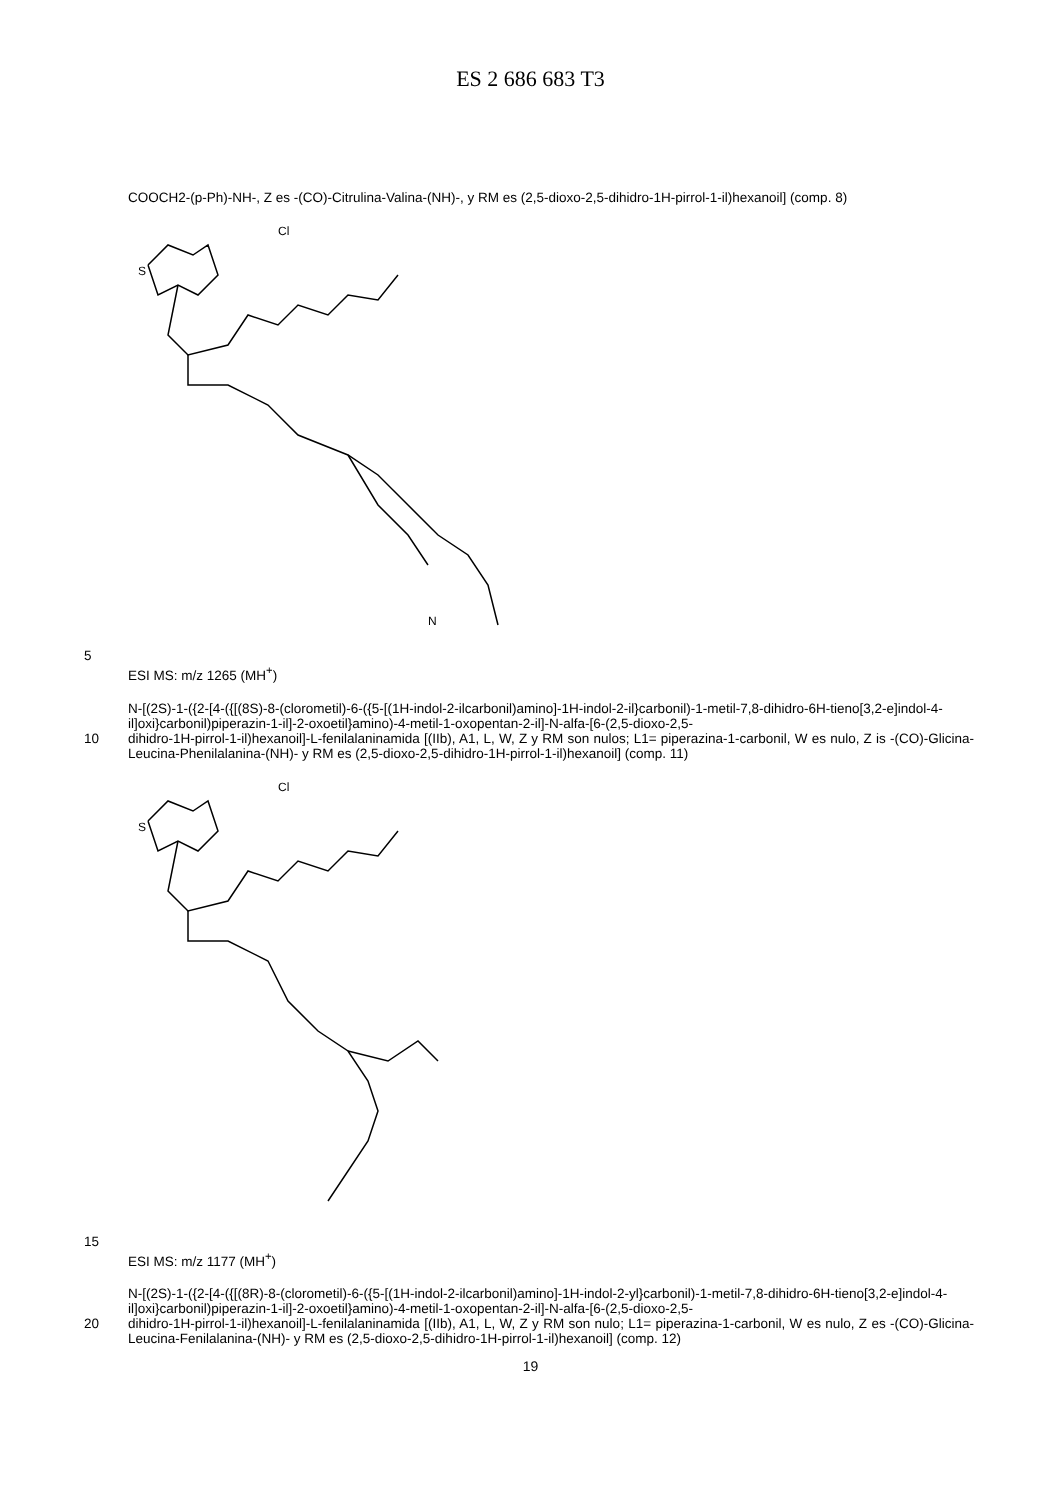ES 2 686 683 T3
COOCH2-(p-Ph)-NH-, Z es -(CO)-Citrulina-Valina-(NH)-, y RM es (2,5-dioxo-2,5-dihidro-1H-pirrol-1-il)hexanoil] (comp. 8)
S
Cl
N
5
ESI MS: m/z 1265 (MH<sup>+</sup>)
N-[(2S)-1-({2-[4-({[(8S)-8-(clorometil)-6-({5-[(1H-indol-2-ilcarbonil)amino]-1H-indol-2-il}carbonil)-1-metil-7,8-dihidro-6H-tieno[3,2-e]indol-4-il]oxi}carbonil)piperazin-1-il]-2-oxoetil}amino)-4-metil-1-oxopentan-2-il]-N-alfa-[6-(2,5-dioxo-2,5-
10
dihidro-1H-pirrol-1-il)hexanoil]-L-fenilalaninamida [(IIb), A1, L, W, Z y RM son nulos; L1= piperazina-1-carbonil, W es nulo, Z is -(CO)-Glicina-Leucina-Phenilalanina-(NH)- y RM es (2,5-dioxo-2,5-dihidro-1H-pirrol-1-il)hexanoil] (comp. 11)
S
Cl
15
ESI MS: m/z 1177 (MH<sup>+</sup>)
N-[(2S)-1-({2-[4-({[(8R)-8-(clorometil)-6-({5-[(1H-indol-2-ilcarbonil)amino]-1H-indol-2-yl}carbonil)-1-metil-7,8-dihidro-6H-tieno[3,2-e]indol-4-il]oxi}carbonil)piperazin-1-il]-2-oxoetil}amino)-4-metil-1-oxopentan-2-il]-N-alfa-[6-(2,5-dioxo-2,5-
20
dihidro-1H-pirrol-1-il)hexanoil]-L-fenilalaninamida [(IIb), A1, L, W, Z y RM son nulo; L1= piperazina-1-carbonil, W es nulo, Z es -(CO)-Glicina-Leucina-Fenilalanina-(NH)- y RM es (2,5-dioxo-2,5-dihidro-1H-pirrol-1-il)hexanoil] (comp. 12)
19